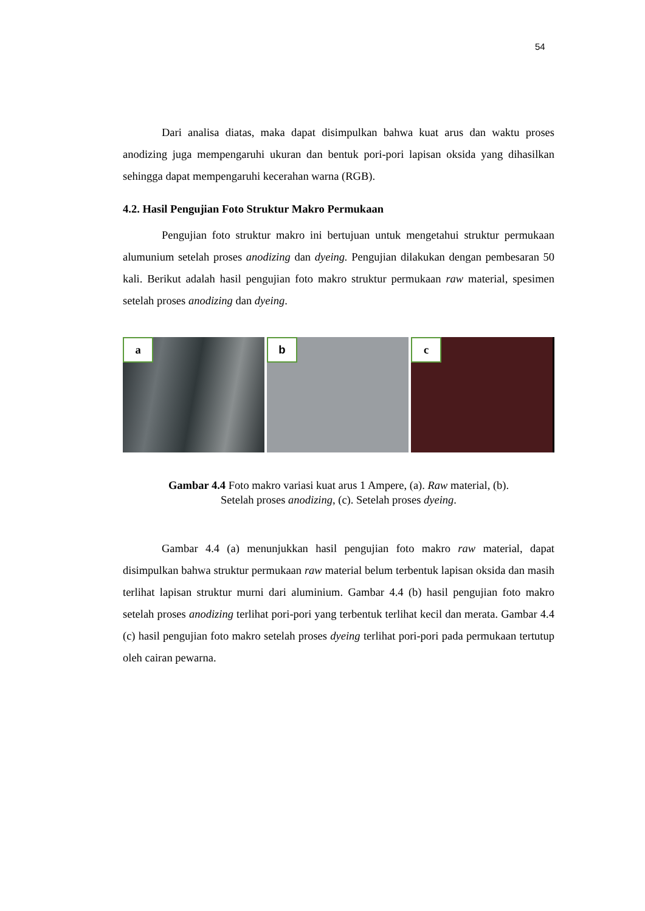54
Dari analisa diatas, maka dapat disimpulkan bahwa kuat arus dan waktu proses anodizing juga mempengaruhi ukuran dan bentuk pori-pori lapisan oksida yang dihasilkan sehingga dapat mempengaruhi kecerahan warna (RGB).
4.2. Hasil Pengujian Foto Struktur Makro Permukaan
Pengujian foto struktur makro ini bertujuan untuk mengetahui struktur permukaan alumunium setelah proses anodizing dan dyeing. Pengujian dilakukan dengan pembesaran 50 kali. Berikut adalah hasil pengujian foto makro struktur permukaan raw material, spesimen setelah proses anodizing dan dyeing.
a
b
c
Gambar 4.4 Foto makro variasi kuat arus 1 Ampere, (a). Raw material, (b).
Setelah proses anodizing, (c). Setelah proses dyeing.
Gambar 4.4 (a) menunjukkan hasil pengujian foto makro raw material, dapat disimpulkan bahwa struktur permukaan raw material belum terbentuk lapisan oksida dan masih terlihat lapisan struktur murni dari aluminium. Gambar 4.4 (b) hasil pengujian foto makro setelah proses anodizing terlihat pori-pori yang terbentuk terlihat kecil dan merata. Gambar 4.4 (c) hasil pengujian foto makro setelah proses dyeing terlihat pori-pori pada permukaan tertutup oleh cairan pewarna.